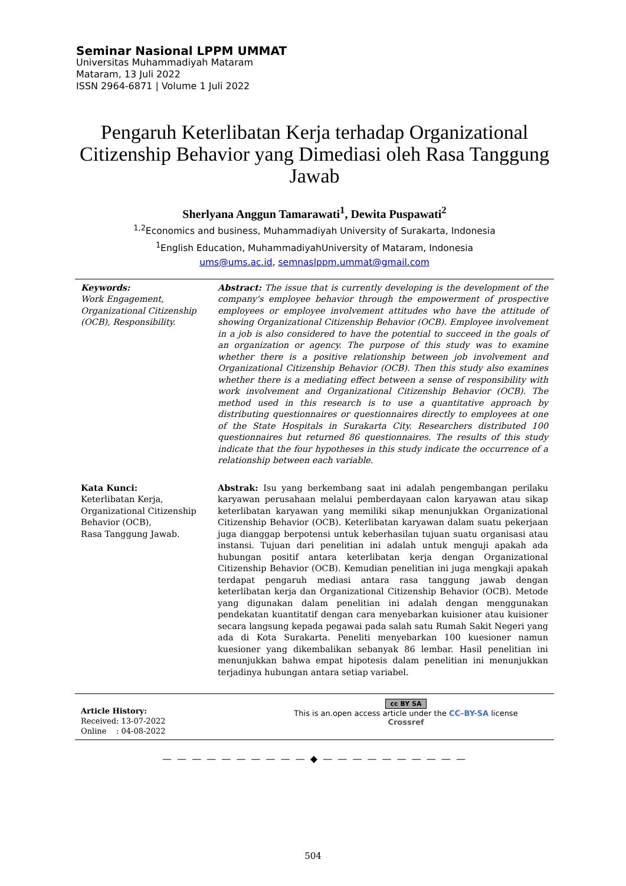Seminar Nasional LPPM UMMAT
Universitas Muhammadiyah Mataram
Mataram, 13 Juli 2022
ISSN 2964-6871 | Volume 1 Juli 2022
Pengaruh Keterlibatan Kerja terhadap Organizational Citizenship Behavior yang Dimediasi oleh Rasa Tanggung Jawab
Sherlyana Anggun Tamarawati<sup>1</sup>, Dewita Puspawati<sup>2</sup>
<sup>1,2</sup>Economics and business, Muhammadiyah University of Surakarta, Indonesia
<sup>1</sup> English Education, MuhammadiyahUniversity of Mataram, Indonesia
ums@ums.ac.id, semnaslppm.ummat@gmail.com
Keywords:
Work Engagement, Organizational Citizenship (OCB), Responsibility.
Abstract: The issue that is currently developing is the development of the company's employee behavior through the empowerment of prospective employees or employee involvement attitudes who have the attitude of showing Organizational Citizenship Behavior (OCB). Employee involvement in a job is also considered to have the potential to succeed in the goals of an organization or agency. The purpose of this study was to examine whether there is a positive relationship between job involvement and Organizational Citizenship Behavior (OCB). Then this study also examines whether there is a mediating effect between a sense of responsibility with work involvement and Organizational Citizenship Behavior (OCB). The method used in this research is to use a quantitative approach by distributing questionnaires or questionnaires directly to employees at one of the State Hospitals in Surakarta City. Researchers distributed 100 questionnaires but returned 86 questionnaires. The results of this study indicate that the four hypotheses in this study indicate the occurrence of a relationship between each variable.
Kata Kunci:
Keterlibatan Kerja, Organizational Citizenship Behavior (OCB),
Rasa Tanggung Jawab.
Abstrak: Isu yang berkembang saat ini adalah pengembangan perilaku karyawan perusahaan melalui pemberdayaan calon karyawan atau sikap keterlibatan karyawan yang memiliki sikap menunjukkan Organizational Citizenship Behavior (OCB). Keterlibatan karyawan dalam suatu pekerjaan juga dianggap berpotensi untuk keberhasilan tujuan suatu organisasi atau instansi. Tujuan dari penelitian ini adalah untuk menguji apakah ada hubungan positif antara keterlibatan kerja dengan Organizational Citizenship Behavior (OCB). Kemudian penelitian ini juga mengkaji apakah terdapat pengaruh mediasi antara rasa tanggung jawab dengan keterlibatan kerja dan Organizational Citizenship Behavior (OCB). Metode yang digunakan dalam penelitian ini adalah dengan menggunakan pendekatan kuantitatif dengan cara menyebarkan kuisioner atau kuisioner secara langsung kepada pegawai pada salah satu Rumah Sakit Negeri yang ada di Kota Surakarta. Peneliti menyebarkan 100 kuesioner namun kuesioner yang dikembalikan sebanyak 86 lembar. Hasil penelitian ini menunjukkan bahwa empat hipotesis dalam penelitian ini menunjukkan terjadinya hubungan antara setiap variabel.
Article History:
Received: 13-07-2022
Online : 04-08-2022
cc BY SA
This is an.open access article under the CC–BY-SA license
Crossref
— — — — — — — — — — ◆ — — — — — — — — — —
504